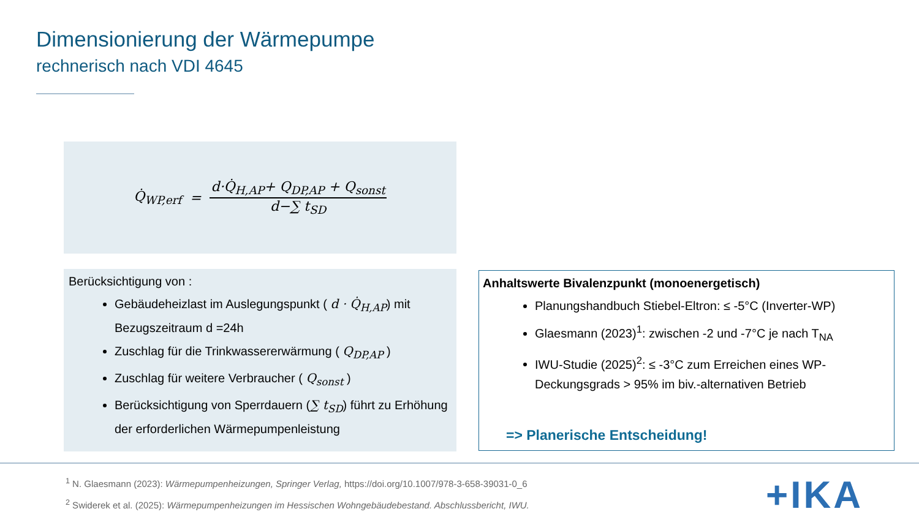Dimensionierung der Wärmepumpe
rechnerisch nach VDI 4645
Q̇<sub>WP,erf</sub> =
d·Q̇<sub>H,AP</sub>+ Q<sub>DP,AP</sub> + Q<sub>sonst</sub>
d−∑ t<sub>SD</sub>
Berücksichtigung von :
Gebäudeheizlast im Auslegungspunkt ( d · Q̇<sub>H,AP</sub>) mit Bezugszeitraum d =24h
Zuschlag für die Trinkwassererwärmung ( Q<sub>DP,AP</sub> )
Zuschlag für weitere Verbraucher ( Q<sub>sonst</sub> )
Berücksichtigung von Sperrdauern (∑ t<sub>SD</sub>) führt zu Erhöhung der erforderlichen Wärmepumpenleistung
Anhaltswerte Bivalenzpunkt (monoenergetisch)
Planungshandbuch Stiebel-Eltron: ≤ -5°C (Inverter-WP)
Glaesmann (2023)<sup>1</sup>: zwischen -2 und -7°C je nach T<sub>NA</sub>
IWU-Studie (2025)<sup>2</sup>: ≤ -3°C zum Erreichen eines WP-Deckungsgrads > 95% im biv.-alternativen Betrieb
=> Planerische Entscheidung!
<sup>1</sup> N. Glaesmann (2023): Wärmepumpenheizungen, Springer Verlag, https://doi.org/10.1007/978-3-658-39031-0_6
<sup>2</sup> Swiderek et al. (2025): Wärmepumpenheizungen im Hessischen Wohngebäudebestand. Abschlussbericht, IWU.
+IKA